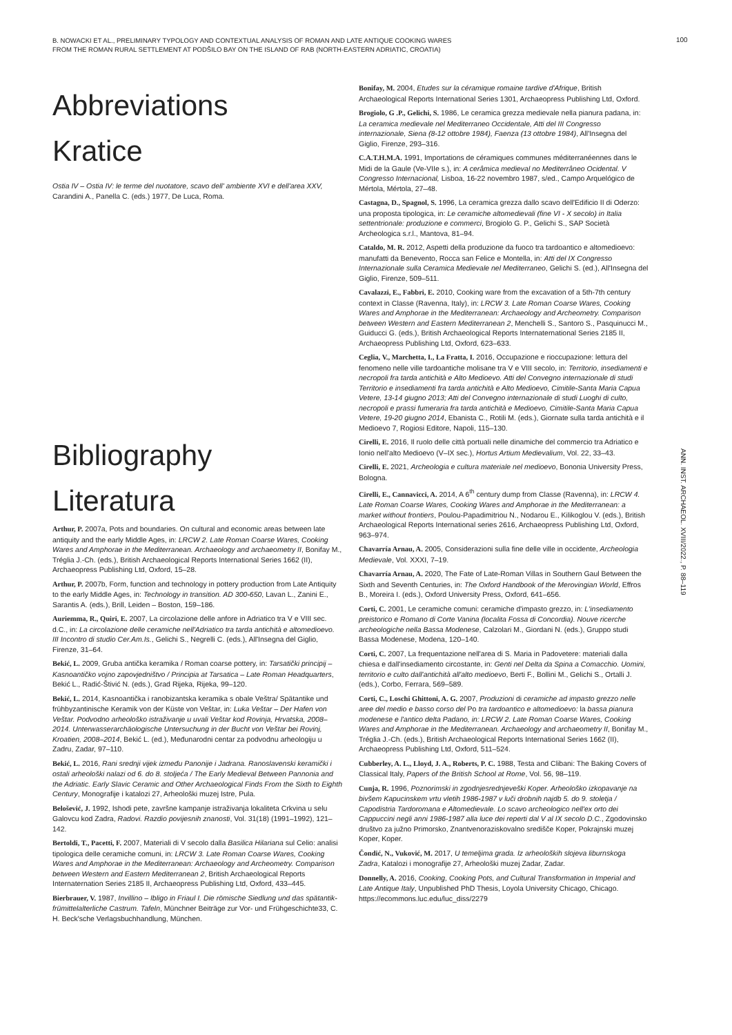B. NOWACKI ET AL., PRELIMINARY TYPOLOGY AND CONTEXTUAL ANALYSIS OF ROMAN AND LATE ANTIQUE COOKING WARES
FROM THE ROMAN RURAL SETTLEMENT AT PODŠILO BAY ON THE ISLAND OF RAB (NORTH-EASTERN ADRIATIC, CROATIA)
100
Abbreviations
Kratice
Ostia IV – Ostia IV: le terme del nuotatore, scavo dell' ambiente XVI e dell'area XXV, Carandini A., Panella C. (eds.) 1977, De Luca, Roma.
Bibliography
Literatura
Arthur, P. 2007a, Pots and boundaries. On cultural and economic areas between late antiquity and the early Middle Ages, in: LRCW 2. Late Roman Coarse Wares, Cooking Wares and Amphorae in the Mediterranean. Archaeology and archaeometry II, Bonifay M., Tréglia J.-Ch. (eds.), British Archaeological Reports International Series 1662 (II), Archaeopress Publishing Ltd, Oxford, 15–28.
Arthur, P. 2007b, Form, function and technology in pottery production from Late Antiquity to the early Middle Ages, in: Technology in transition. AD 300-650, Lavan L., Zanini E., Sarantis A. (eds.), Brill, Leiden – Boston, 159–186.
Auriemma, R., Quiri, E. 2007, La circolazione delle anfore in Adriatico tra V e VIII sec. d.C., in: La circolazione delle ceramiche nell'Adriatico tra tarda antichità e altomedioevo. III Incontro di studio Cer.Am.Is., Gelichi S., Negrelli C. (eds.), All'Insegna del Giglio, Firenze, 31–64.
Bekić, L. 2009, Gruba antička keramika / Roman coarse pottery, in: Tarsatički principij – Kasnoantičko vojno zapovjedništvo / Principia at Tarsatica – Late Roman Headquarters, Bekić L., Radić-Štivić N. (eds.), Grad Rijeka, Rijeka, 99–120.
Bekić, L. 2014, Kasnoantička i ranobizantska keramika s obale Veštra/ Spätantike und frühbyzantinische Keramik von der Küste von Veštar, in: Luka Veštar – Der Hafen von Veštar. Podvodno arheološko istraživanje u uvali Veštar kod Rovinja, Hrvatska, 2008–2014. Unterwasserarchäologische Untersuchung in der Bucht von Veštar bei Rovinj, Kroatien, 2008–2014, Bekić L. (ed.), Međunarodni centar za podvodnu arheologiju u Zadru, Zadar, 97–110.
Bekić, L. 2016, Rani srednji vijek između Panonije i Jadrana. Ranoslavenski keramički i ostali arheološki nalazi od 6. do 8. stoljeća / The Early Medieval Between Pannonia and the Adriatic. Early Slavic Ceramic and Other Archaeological Finds From the Sixth to Eighth Century, Monografije i katalozi 27, Arheološki muzej Istre, Pula.
Belošević, J. 1992, Ishodi pete, završne kampanje istraživanja lokaliteta Crkvina u selu Galovcu kod Zadra, Radovi. Razdio povijesnih znanosti, Vol. 31(18) (1991–1992), 121–142.
Bertoldi, T., Pacetti, F. 2007, Materiali di V secolo dalla Basilica Hilariana sul Celio: analisi tipologica delle ceramiche comuni, in: LRCW 3. Late Roman Coarse Wares, Cooking Wares and Amphorae in the Mediterranean: Archaeology and Archeometry. Comparison between Western and Eastern Mediterranean 2, British Archaeological Reports Internaternation Series 2185 II, Archaeopress Publishing Ltd, Oxford, 433–445.
Bierbrauer, V. 1987, Invillino – Ibligo in Friaul I. Die römische Siedlung und das spätantik-frümittelalterliche Castrum. Tafeln, Münchner Beiträge zur Vor- und Frühgeschichte33, C. H. Beck'sche Verlagsbuchhandlung, München.
Bonifay, M. 2004, Etudes sur la céramique romaine tardive d'Afrique, British Archaeological Reports International Series 1301, Archaeopress Publishing Ltd, Oxford.
Brogiolo, G .P., Gelichi, S. 1986, Le ceramica grezza medievale nella pianura padana, in: La ceramica medievale nel Mediterraneo Occidentale, Atti del III Congresso internazionale, Siena (8-12 ottobre 1984), Faenza (13 ottobre 1984), All'Insegna del Giglio, Firenze, 293–316.
C.A.T.H.M.A. 1991, Importations de céramiques communes méditerranéennes dans le Midi de la Gaule (Ve-VIIe s.), in: A cerâmica medieval no Mediterrâneo Ocidental. V Congresso Internacional, Lisboa, 16-22 novembro 1987, s/ed., Campo Arquelógico de Mértola, Mértola, 27–48.
Castagna, D., Spagnol, S. 1996, La ceramica grezza dallo scavo dell'Edificio II di Oderzo: una proposta tipologica, in: Le ceramiche altomedievali (fine VI - X secolo) in Italia settentrionale: produzione e commerci, Brogiolo G. P., Gelichi S., SAP Società Archeologica s.r.l., Mantova, 81–94.
Cataldo, M. R. 2012, Aspetti della produzione da fuoco tra tardoantico e altomedioevo: manufatti da Benevento, Rocca san Felice e Montella, in: Atti del IX Congresso Internazionale sulla Ceramica Medievale nel Mediterraneo, Gelichi S. (ed.), All'Insegna del Giglio, Firenze, 509–511.
Cavalazzi, E., Fabbri, E. 2010, Cooking ware from the excavation of a 5th-7th century context in Classe (Ravenna, Italy), in: LRCW 3. Late Roman Coarse Wares, Cooking Wares and Amphorae in the Mediterranean: Archaeology and Archeometry. Comparison between Western and Eastern Mediterranean 2, Menchelli S., Santoro S., Pasquinucci M., Guiducci G. (eds.), British Archaeological Reports Internaternational Series 2185 II, Archaeopress Publishing Ltd, Oxford, 623–633.
Ceglia, V., Marchetta, I., La Fratta, I. 2016, Occupazione e rioccupazione: lettura del fenomeno nelle ville tardoantiche molisane tra V e VIII secolo, in: Territorio, insediamenti e necropoli fra tarda antichità e Alto Medioevo. Atti del Convegno internazionale di studi Territorio e insediamenti fra tarda antichità e Alto Medioevo, Cimitile-Santa Maria Capua Vetere, 13-14 giugno 2013; Atti del Convegno internazionale di studi Luoghi di culto, necropoli e prassi fumeraria fra tarda antichità e Medioevo, Cimitile-Santa Maria Capua Vetere, 19-20 giugno 2014, Ebanista C., Rotili M. (eds.), Giornate sulla tarda antichità e il Medioevo 7, Rogiosi Editore, Napoli, 115–130.
Cirelli, E. 2016, Il ruolo delle città portuali nelle dinamiche del commercio tra Adriatico e Ionio nell'alto Medioevo (V–IX sec.), Hortus Artium Medievalium, Vol. 22, 33–43.
Cirelli, E. 2021, Archeologia e cultura materiale nel medioevo, Bononia University Press, Bologna.
Cirelli, E., Cannavicci, A. 2014, A 6<sup>th</sup> century dump from Classe (Ravenna), in: LRCW 4. Late Roman Coarse Wares, Cooking Wares and Amphorae in the Mediterranean: a market without frontiers, Poulou-Papadimitriou N., Nodarou E., Kilikoglou V. (eds.), British Archaeological Reports International series 2616, Archaeopress Publishing Ltd, Oxford, 963–974.
Chavarría Arnau, A. 2005, Considerazioni sulla fine delle ville in occidente, Archeologia Medievale, Vol. XXXI, 7–19.
Chavarría Arnau, A. 2020, The Fate of Late-Roman Villas in Southern Gaul Between the Sixth and Seventh Centuries, in: The Oxford Handbook of the Merovingian World, Effros B., Moreira I. (eds.), Oxford University Press, Oxford, 641–656.
Corti, C. 2001, Le ceramiche comuni: ceramiche d'impasto grezzo, in: L'insediamento preistorico e Romano di Corte Vanina (localita Fossa di Concordia). Nouve ricerche archeologiche nella Bassa Modenese, Calzolari M., Giordani N. (eds.), Gruppo studi Bassa Modenese, Modena, 120–140.
Corti, C. 2007, La frequentazione nell'area di S. Maria in Padovetere: materiali dalla chiesa e dall'insediamento circostante, in: Genti nel Delta da Spina a Comacchio. Uomini, territorio e culto dall'antichità all'alto medioevo, Berti F., Bollini M., Gelichi S., Ortalli J. (eds.), Corbo, Ferrara, 569–589.
Corti, C., Loschi Ghittoni, A. G. 2007, Produzioni di ceramiche ad impasto grezzo nelle aree del medio e basso corso del Po tra tardoantico e altomedioevo: la bassa pianura modenese e l'antico delta Padano, in: LRCW 2. Late Roman Coarse Wares, Cooking Wares and Amphorae in the Mediterranean. Archaeology and archaeometry II, Bonifay M., Tréglia J.-Ch. (eds.), British Archaeological Reports International Series 1662 (II), Archaeopress Publishing Ltd, Oxford, 511–524.
Cubberley, A. L., Lloyd, J. A., Roberts, P. C. 1988, Testa and Clibani: The Baking Covers of Classical Italy, Papers of the British School at Rome, Vol. 56, 98–119.
Cunja, R. 1996, Poznorimski in zgodnjesrednjeveški Koper. Arheološko izkopavanje na bivšem Kapucinskem vrtu vletih 1986-1987 v luči drobnih najdb 5. do 9. stoletja / Capodistria Tardoromana e Altomedievale. Lo scavo archeologico nell'ex orto dei Cappuccini negli anni 1986-1987 alla luce dei reperti dal V al IX secolo D.C., Zgodovinsko društvo za južno Primorsko, Znantvenoraziskovalno središče Koper, Pokrajnski muzej Koper, Koper.
Čondić, N., Vuković, M. 2017, U temeljima grada. Iz arheoloških slojeva liburnskoga Zadra, Katalozi i monografije 27, Arheološki muzej Zadar, Zadar.
Donnelly, A. 2016, Cooking, Cooking Pots, and Cultural Transformation in Imperial and Late Antique Italy, Unpublished PhD Thesis, Loyola University Chicago, Chicago. https://ecommons.luc.edu/luc_diss/2279
ANN. INST. ARCHAEOL. XVIII/2022., P. 88–119